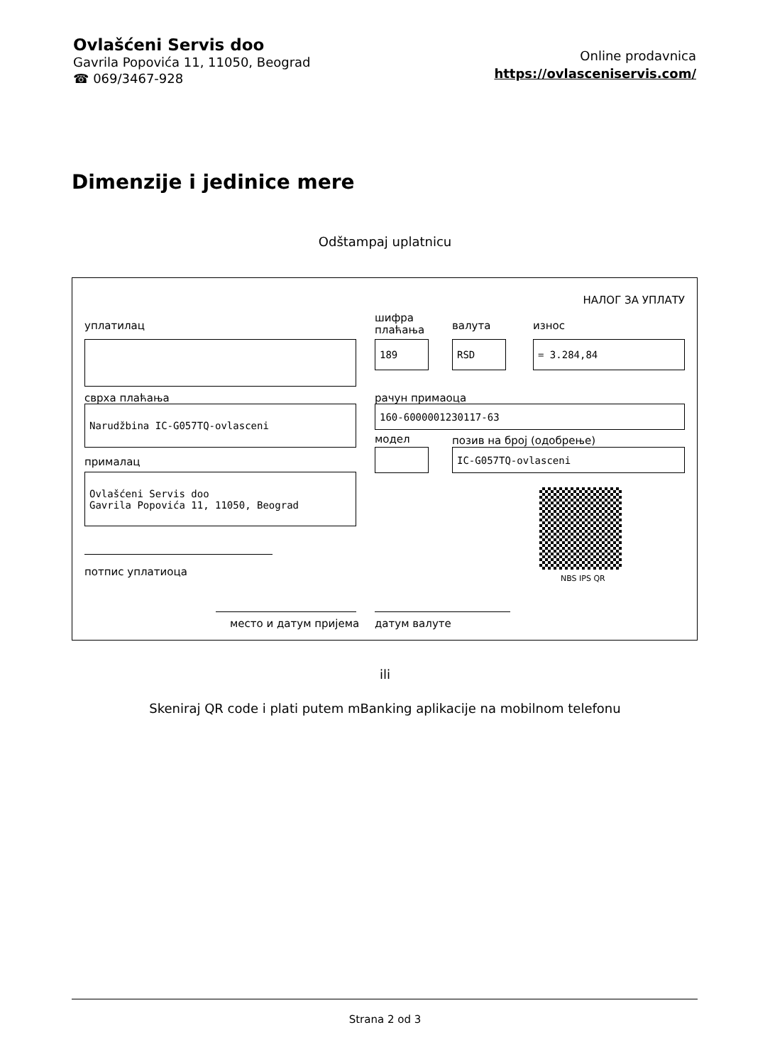Ovlašćeni Servis doo
Gavrila Popovića 11, 11050, Beograd
☎ 069/3467-928
Online prodavnica
https://ovlasceniservis.com/
Dimenzije i jedinice mere
Odštampaj uplatnicu
НАЛОГ ЗА УПЛАТУ
уплатилац
шифра
плаћања
валута износ
189 RSD = 3.284,84
сврха плаћања рачун примаоца
Narudžbina IC-G057TQ-ovlasceni 160-6000001230117-63
модел позив на број (одобрење)
IC-G057TQ-ovlasceni
прималац
Ovlašćeni Servis doo
Gavrila Popovića 11, 11050, Beograd
NBS IPS QR
потпис уплатиоца
место и датум пријема датум валуте
ili
Skeniraj QR code i plati putem mBanking aplikacije na mobilnom telefonu
Strana 2 od 3